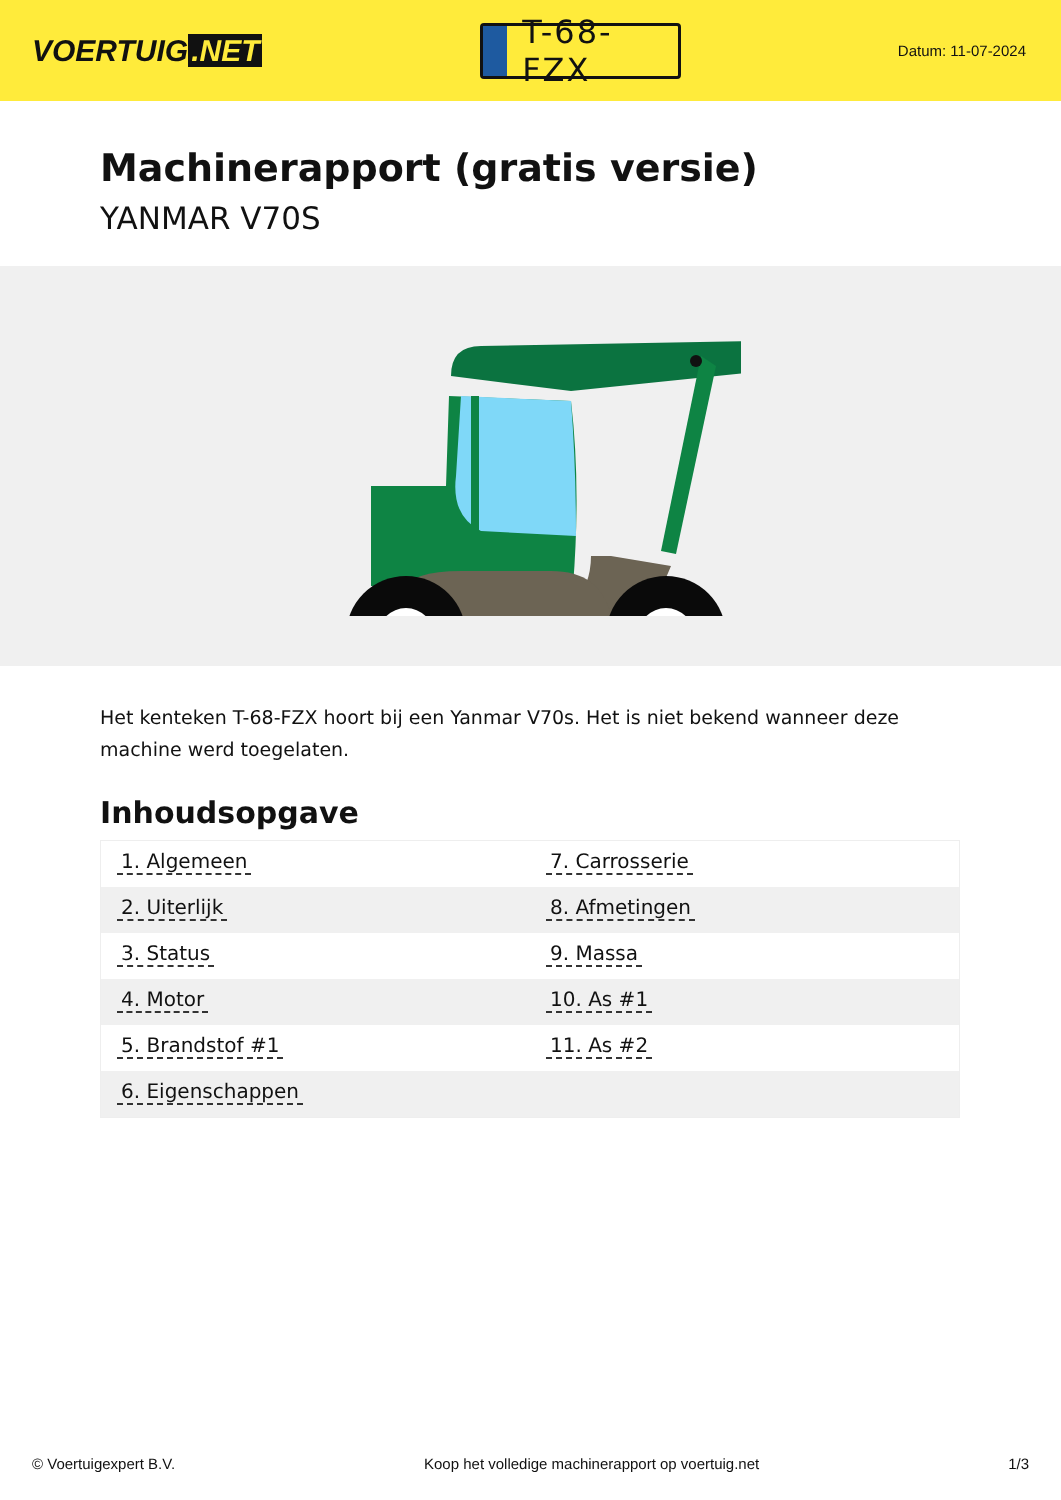VOERTUIG.NET
T-68-FZX
Datum: 11-07-2024
Machinerapport (gratis versie)
YANMAR V70S
Het kenteken T-68-FZX hoort bij een Yanmar V70s. Het is niet bekend wanneer deze machine werd toegelaten.
Inhoudsopgave
| 1. Algemeen | 7. Carrosserie |
| 2. Uiterlijk | 8. Afmetingen |
| 3. Status | 9. Massa |
| 4. Motor | 10. As #1 |
| 5. Brandstof #1 | 11. As #2 |
| 6. Eigenschappen | |
© Voertuigexpert B.V. Koop het volledige machinerapport op voertuig.net 1/3